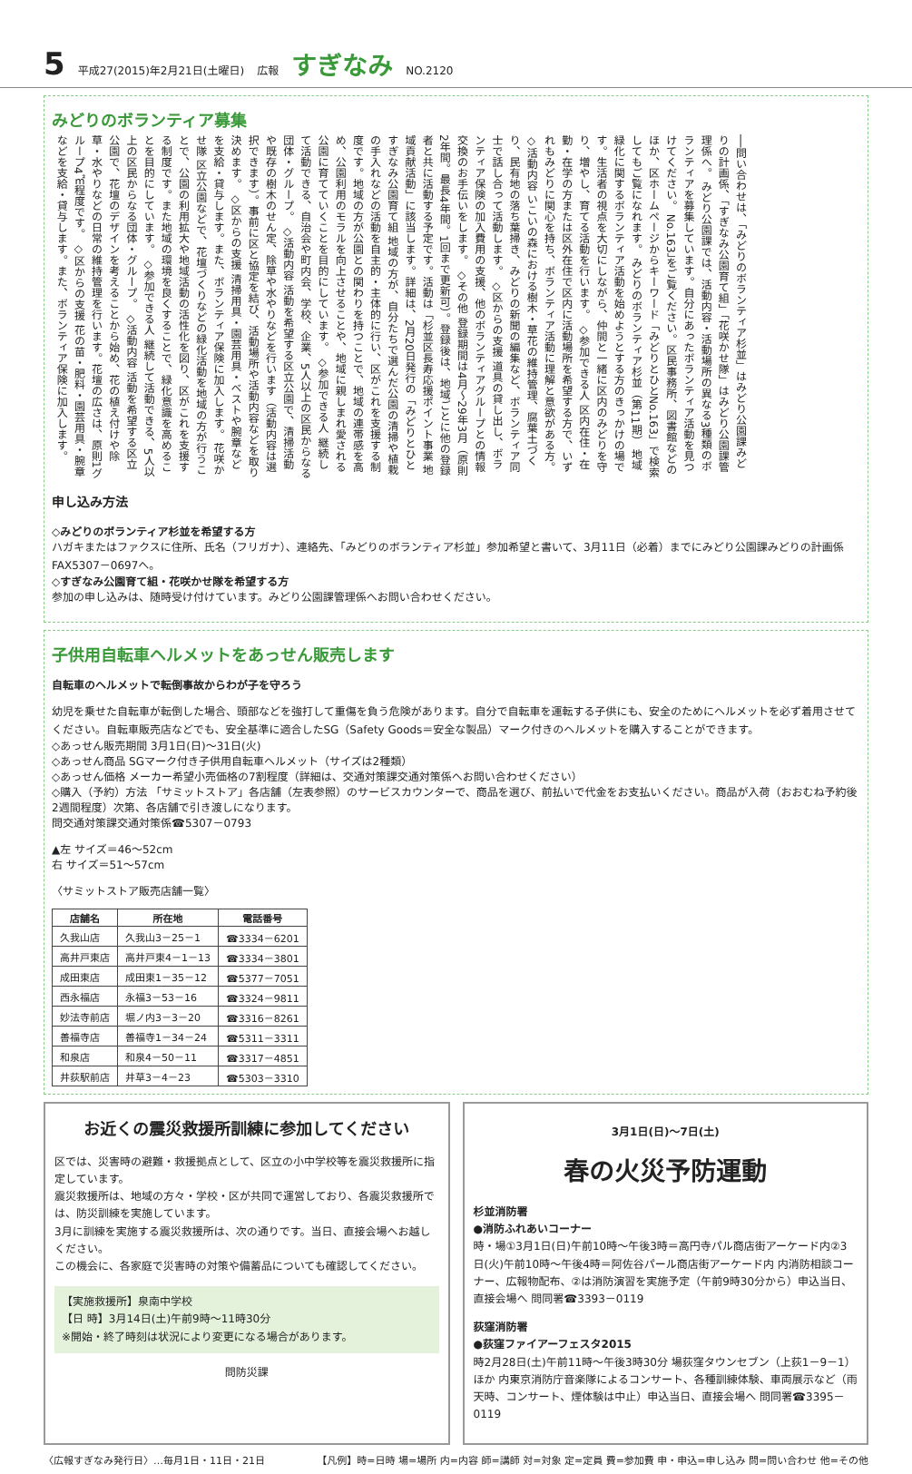5 平成27(2015)年2月21日(土曜日) 広報 すぎなみ NO.2120
みどりのボランティア募集
──問い合わせは、「みどりのボランティア杉並」はみどり公園課みどりの計画係、「すぎなみ公園育て組」「花咲かせ隊」はみどり公園課管理係へ。 みどり公園課では、活動内容・活動場所の異なる3種類のボランティアを募集しています。自分にあったボランティア活動を見つけてください。 No.163」をご覧ください。区民事務所、図書館などのほか、区ホームページからキーワード「みどりとひとNo.163」で検索してもご覧になれます。 みどりのボランティア杉並（第11期） 地域緑化に関するボランティア活動を始めようとする方のきっかけの場です。生活者の視点を大切にしながら、仲間と一緒に区内のみどりを守り、増やし、育てる活動を行います。 ◇参加できる人 区内在住・在勤・在学の方または区外在住で区内に活動場所を希望する方で、いずれもみどりに関心を持ち、ボランティア活動に理解と意欲がある方。 ◇活動内容 いこいの森における樹木・草花の維持管理、腐葉土づくり、民有地の落ち葉掃き、みどりの新聞の編集など、ボランティア同士で話し合って活動します。 ◇区からの支援 道具の貸し出し、ボランティア保険の加入費用の支援、他のボランティアグループとの情報交換のお手伝いをします。 ◇その他 登録期間は4月～29年3月（原則2年間。最長4年間。1回まで更新可）。登録後は、地域ごとに他の登録者と共に活動する予定です。活動は「杉並区長寿応援ポイント事業 地域貢献活動」に該当します。詳細は、2月20日発行の「みどりとひと すぎなみ公園育て組 地域の方が、自分たちで選んだ公園の清掃や植栽の手入れなどの活動を自主的・主体的に行い、区がこれを支援する制度です。地域の方が公園との関わりを持つことで、地域の連帯感を高め、公園利用のモラルを向上させることや、地域に親しまれ愛される公園に育てていくことを目的にしています。 ◇参加できる人 継続して活動できる、自治会や町内会、学校、企業、5人以上の区民からなる団体・グループ。 ◇活動内容 活動を希望する区立公園で、清掃活動や既存の樹木のせん定、除草や水やりなどを行います（活動内容は選択できます）。事前に区と協定を結び、活動場所や活動内容などを取り決めます。 ◇区からの支援 清掃用具・園芸用具・ベストや腕章などを支給・貸与します。また、ボランティア保険に加入します。 花咲かせ隊 区立公園などで、花壇づくりなどの緑化活動を地域の方が行うことで、公園の利用拡大や地域活動の活性化を図り、区がこれを支援する制度です。また地域の環境を良くすることで、緑化意識を高めることを目的にしています。 ◇参加できる人 継続して活動できる、5人以上の区民からなる団体・グループ。 ◇活動内容 活動を希望する区立公園で、花壇のデザインを考えることから始め、花の植え付けや除草・水やりなどの日常の維持管理を行います。花壇の広さは、原則1グループ4㎡程度です。 ◇区からの支援 花の苗・肥料・園芸用具・腕章などを支給・貸与します。また、ボランティア保険に加入します。
申し込み方法
◇みどりのボランティア杉並を希望する方
ハガキまたはファクスに住所、氏名（フリガナ）、連絡先、「みどりのボランティア杉並」参加希望と書いて、3月11日（必着）までにみどり公園課みどりの計画係FAX5307－0697へ。
◇すぎなみ公園育て組・花咲かせ隊を希望する方
参加の申し込みは、随時受け付けています。みどり公園課管理係へお問い合わせください。
子供用自転車ヘルメットをあっせん販売します
自転車のヘルメットで転倒事故からわが子を守ろう
幼児を乗せた自転車が転倒した場合、頭部などを強打して重傷を負う危険があります。自分で自転車を運転する子供にも、安全のためにヘルメットを必ず着用させてください。自転車販売店などでも、安全基準に適合したSG（Safety Goods＝安全な製品）マーク付きのヘルメットを購入することができます。
◇あっせん販売期間 3月1日(日)～31日(火)
◇あっせん商品 SGマーク付き子供用自転車ヘルメット（サイズは2種類）
◇あっせん価格 メーカー希望小売価格の7割程度（詳細は、交通対策課交通対策係へお問い合わせください）
◇購入（予約）方法 「サミットストア」各店舗（左表参照）のサービスカウンターで、商品を選び、前払いで代金をお支払いください。商品が入荷（おおむね予約後2週間程度）次第、各店舗で引き渡しになります。
問交通対策課交通対策係☎5307－0793
▲左 サイズ＝46～52cm
右 サイズ＝51～57cm
〈サミットストア販売店舗一覧〉
| 店舗名 | 所在地 | 電話番号 |
| --- | --- | --- |
| 久我山店 | 久我山3－25－1 | ☎3334－6201 |
| 高井戸東店 | 高井戸東4－1－13 | ☎3334－3801 |
| 成田東店 | 成田東1－35－12 | ☎5377－7051 |
| 西永福店 | 永福3－53－16 | ☎3324－9811 |
| 妙法寺前店 | 堀ノ内3－3－20 | ☎3316－8261 |
| 善福寺店 | 善福寺1－34－24 | ☎5311－3311 |
| 和泉店 | 和泉4－50－11 | ☎3317－4851 |
| 井荻駅前店 | 井草3－4－23 | ☎5303－3310 |
お近くの震災救援所訓練に参加してください
区では、災害時の避難・救援拠点として、区立の小中学校等を震災救援所に指定しています。
震災救援所は、地域の方々・学校・区が共同で運営しており、各震災救援所では、防災訓練を実施しています。
3月に訓練を実施する震災救援所は、次の通りです。当日、直接会場へお越しください。
この機会に、各家庭で災害時の対策や備蓄品についても確認してください。
【実施救援所】泉南中学校
【日 時】3月14日(土)午前9時～11時30分
※開始・終了時刻は状況により変更になる場合があります。
問防災課
3月1日(日)～7日(土)
春の火災予防運動
杉並消防署
●消防ふれあいコーナー
時・場①3月1日(日)午前10時～午後3時＝高円寺パル商店街アーケード内②3日(火)午前10時～午後4時＝阿佐谷パール商店街アーケード内 内消防相談コーナー、広報物配布、②は消防演習を実施予定（午前9時30分から）申込当日、直接会場へ 問同署☎3393－0119
荻窪消防署
●荻窪ファイアーフェスタ2015
時2月28日(土)午前11時～午後3時30分 場荻窪タウンセブン（上荻1－9－1）ほか 内東京消防庁音楽隊によるコンサート、各種訓練体験、車両展示など（雨天時、コンサート、煙体験は中止）申込当日、直接会場へ 問同署☎3395－0119
〈広報すぎなみ発行日〉…毎月1日・11日・21日 【凡例】時=日時 場=場所 内=内容 師=講師 対=対象 定=定員 費=参加費 申・申込=申し込み 問=問い合わせ 他=その他